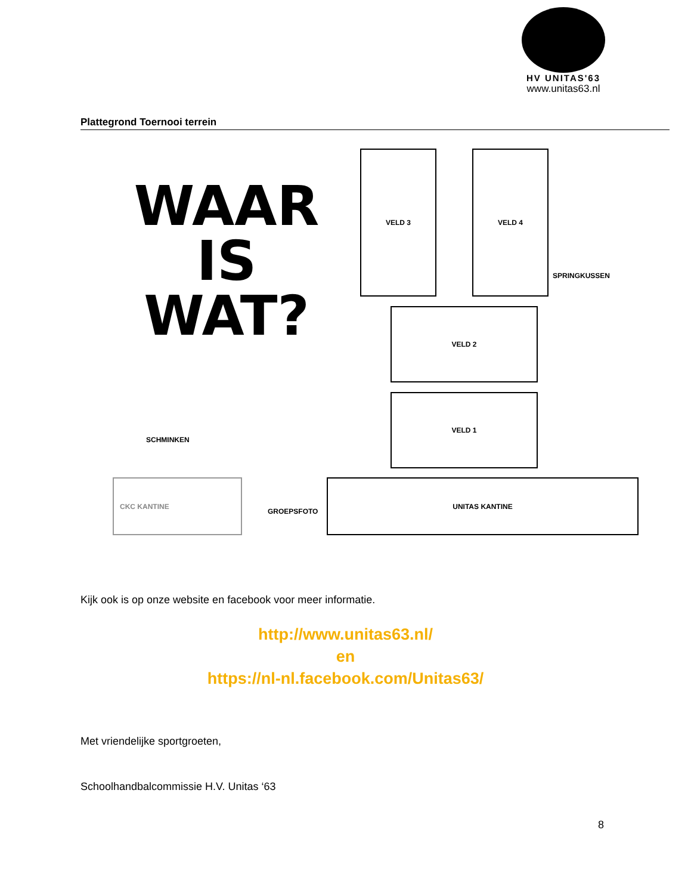HV UNITAS'63
www.unitas63.nl
Plattegrond Toernooi terrein
WAAR
IS WAT?
VELD 3 VELD 4
SPRINGKUSSEN
VELD 2
SCHMINKEN
VELD 1
CKC KANTINE
GROEPSFOTO
UNITAS KANTINE
Kijk ook is op onze website en facebook voor meer informatie.
http://www.unitas63.nl/
en
https://nl-nl.facebook.com/Unitas63/
Met vriendelijke sportgroeten,
Schoolhandbalcommissie H.V. Unitas ‘63
8